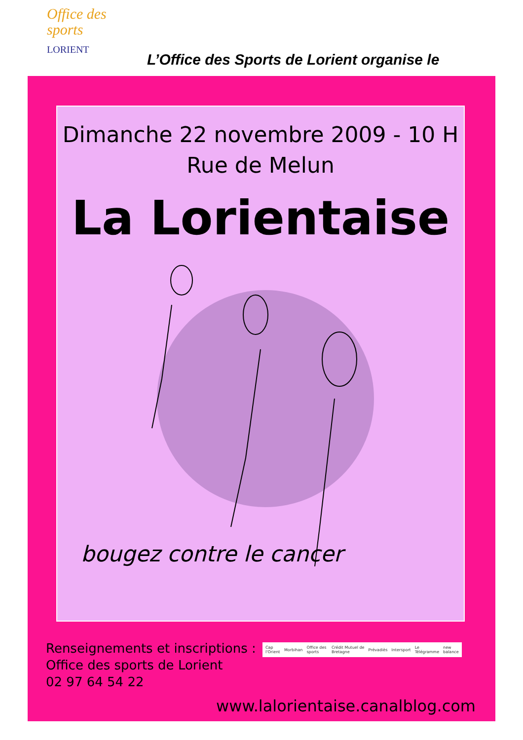Office des
sports
LORIENT
L’Office des Sports de Lorient organise le
Dimanche 22 novembre 2009 - 10 H
Rue de Melun
La Lorientaise
bougez contre le cancer
Renseignements et inscriptions :
Office des sports de Lorient
02 97 64 54 22
Cap l'Orient Morbihan Office des sports Crédit Mutuel de Bretagne Prévadiès Intersport Le Télégramme new balance
www.lalorientaise.canalblog.com